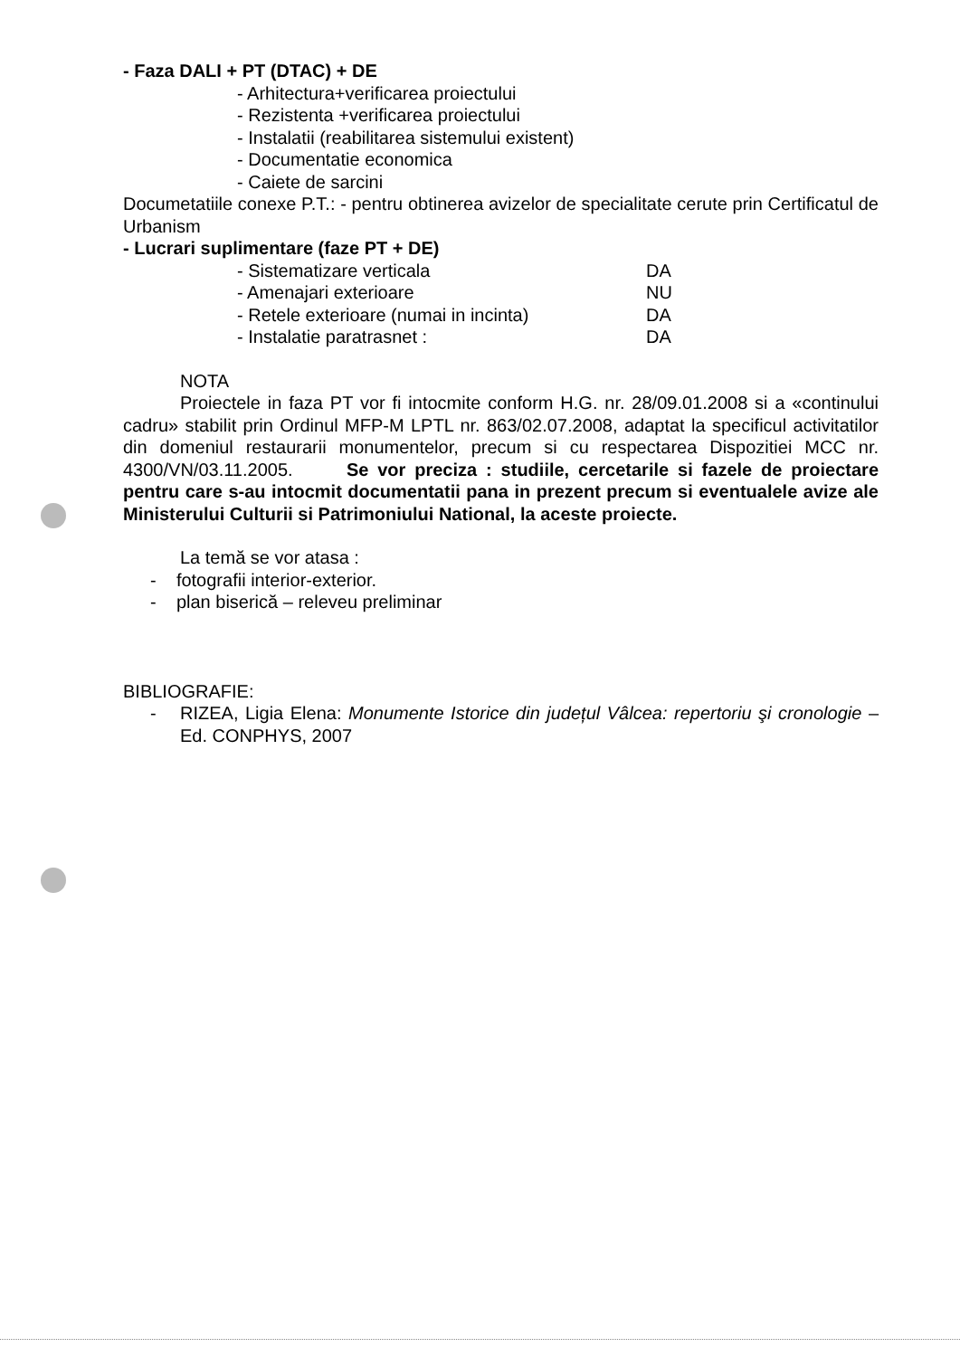- Faza DALI + PT (DTAC) + DE
- Arhitectura+verificarea proiectului
- Rezistenta +verificarea proiectului
- Instalatii (reabilitarea sistemului existent)
- Documentatie economica
- Caiete de sarcini
Documetatiile conexe P.T.: - pentru obtinerea avizelor de specialitate cerute prin Certificatul de Urbanism
- Lucrari suplimentare (faze PT + DE)
- Sistematizare verticala DA
- Amenajari exterioare NU
- Retele exterioare (numai in incinta) DA
- Instalatie paratrasnet : DA
NOTA
Proiectele in faza PT vor fi intocmite conform H.G. nr. 28/09.01.2008 si a «continului cadru» stabilit prin Ordinul MFP-M LPTL nr. 863/02.07.2008, adaptat la specificul activitatilor din domeniul restaurarii monumentelor, precum si cu respectarea Dispozitiei MCC nr. 4300/VN/03.11.2005. Se vor preciza : studiile, cercetarile si fazele de proiectare pentru care s-au intocmit documentatii pana in prezent precum si eventualele avize ale Ministerului Culturii si Patrimoniului National, la aceste proiecte.
La temă se vor atasa :
- fotografii interior-exterior.
- plan biserică – releveu preliminar
BIBLIOGRAFIE:
- RIZEA, Ligia Elena: Monumente Istorice din județul Vâlcea: repertoriu şi cronologie – Ed. CONPHYS, 2007